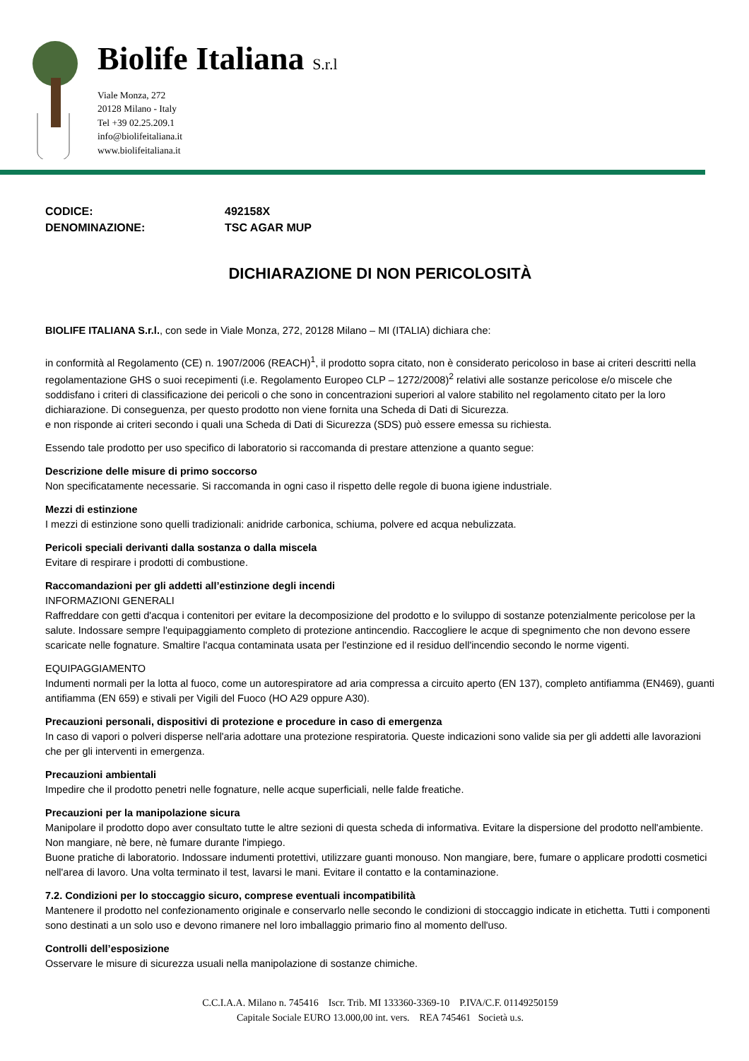Biolife Italiana S.r.l
Viale Monza, 272
20128 Milano - Italy
Tel +39 02.25.209.1
info@biolifeitaliana.it
www.biolifeitaliana.it
CODICE: 492158X
DENOMINAZIONE: TSC AGAR MUP
DICHIARAZIONE DI NON PERICOLOSITÀ
BIOLIFE ITALIANA S.r.l., con sede in Viale Monza, 272, 20128 Milano – MI (ITALIA) dichiara che:
in conformità al Regolamento (CE) n. 1907/2006 (REACH)<sup>1</sup>, il prodotto sopra citato, non è considerato pericoloso in base ai criteri descritti nella regolamentazione GHS o suoi recepimenti (i.e. Regolamento Europeo CLP – 1272/2008)<sup>2</sup> relativi alle sostanze pericolose e/o miscele che soddisfano i criteri di classificazione dei pericoli o che sono in concentrazioni superiori al valore stabilito nel regolamento citato per la loro dichiarazione. Di conseguenza, per questo prodotto non viene fornita una Scheda di Dati di Sicurezza.
e non risponde ai criteri secondo i quali una Scheda di Dati di Sicurezza (SDS) può essere emessa su richiesta.
Essendo tale prodotto per uso specifico di laboratorio si raccomanda di prestare attenzione a quanto segue:
Descrizione delle misure di primo soccorso
Non specificatamente necessarie. Si raccomanda in ogni caso il rispetto delle regole di buona igiene industriale.
Mezzi di estinzione
I mezzi di estinzione sono quelli tradizionali: anidride carbonica, schiuma, polvere ed acqua nebulizzata.
Pericoli speciali derivanti dalla sostanza o dalla miscela
Evitare di respirare i prodotti di combustione.
Raccomandazioni per gli addetti all’estinzione degli incendi
INFORMAZIONI GENERALI
Raffreddare con getti d'acqua i contenitori per evitare la decomposizione del prodotto e lo sviluppo di sostanze potenzialmente pericolose per la salute. Indossare sempre l'equipaggiamento completo di protezione antincendio. Raccogliere le acque di spegnimento che non devono essere scaricate nelle fognature. Smaltire l'acqua contaminata usata per l'estinzione ed il residuo dell'incendio secondo le norme vigenti.
EQUIPAGGIAMENTO
Indumenti normali per la lotta al fuoco, come un autorespiratore ad aria compressa a circuito aperto (EN 137), completo antifiamma (EN469), guanti antifiamma (EN 659) e stivali per Vigili del Fuoco (HO A29 oppure A30).
Precauzioni personali, dispositivi di protezione e procedure in caso di emergenza
In caso di vapori o polveri disperse nell'aria adottare una protezione respiratoria. Queste indicazioni sono valide sia per gli addetti alle lavorazioni che per gli interventi in emergenza.
Precauzioni ambientali
Impedire che il prodotto penetri nelle fognature, nelle acque superficiali, nelle falde freatiche.
Precauzioni per la manipolazione sicura
Manipolare il prodotto dopo aver consultato tutte le altre sezioni di questa scheda di informativa. Evitare la dispersione del prodotto nell'ambiente. Non mangiare, nè bere, nè fumare durante l'impiego.
Buone pratiche di laboratorio. Indossare indumenti protettivi, utilizzare guanti monouso. Non mangiare, bere, fumare o applicare prodotti cosmetici nell'area di lavoro. Una volta terminato il test, lavarsi le mani. Evitare il contatto e la contaminazione.
7.2. Condizioni per lo stoccaggio sicuro, comprese eventuali incompatibilità
Mantenere il prodotto nel confezionamento originale e conservarlo nelle secondo le condizioni di stoccaggio indicate in etichetta. Tutti i componenti sono destinati a un solo uso e devono rimanere nel loro imballaggio primario fino al momento dell'uso.
Controlli dell’esposizione
Osservare le misure di sicurezza usuali nella manipolazione di sostanze chimiche.
C.C.I.A.A. Milano n. 745416 Iscr. Trib. MI 133360-3369-10 P.IVA/C.F. 01149250159
Capitale Sociale EURO 13.000,00 int. vers. REA 745461 Società u.s.